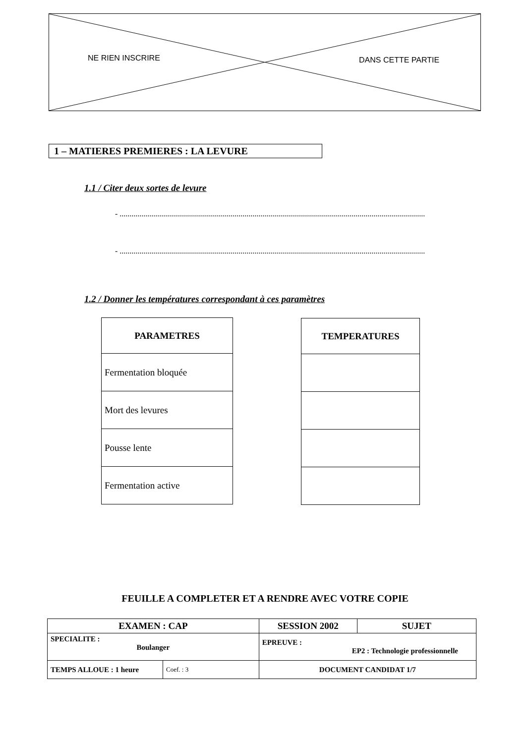NE RIEN INSCRIRE DANS CETTE PARTIE
1 – MATIERES PREMIERES : LA LEVURE
1.1 / Citer deux sortes de levure
- ..........................................................................................................................................................
- ..........................................................................................................................................................
1.2 / Donner les températures correspondant à ces paramètres
| PARAMETRES |
| --- |
| Fermentation bloquée |
| Mort des levures |
| Pousse lente |
| Fermentation active |
| TEMPERATURES |
| --- |
FEUILLE A COMPLETER ET A RENDRE AVEC VOTRE COPIE
| EXAMEN : CAP | | SESSION 2002 | SUJET |
| SPECIALITE : Boulanger | | EPREUVE : EP2 : Technologie professionnelle | |
| TEMPS ALLOUE : 1 heure | Coef. : 3 | DOCUMENT CANDIDAT 1/7 | |